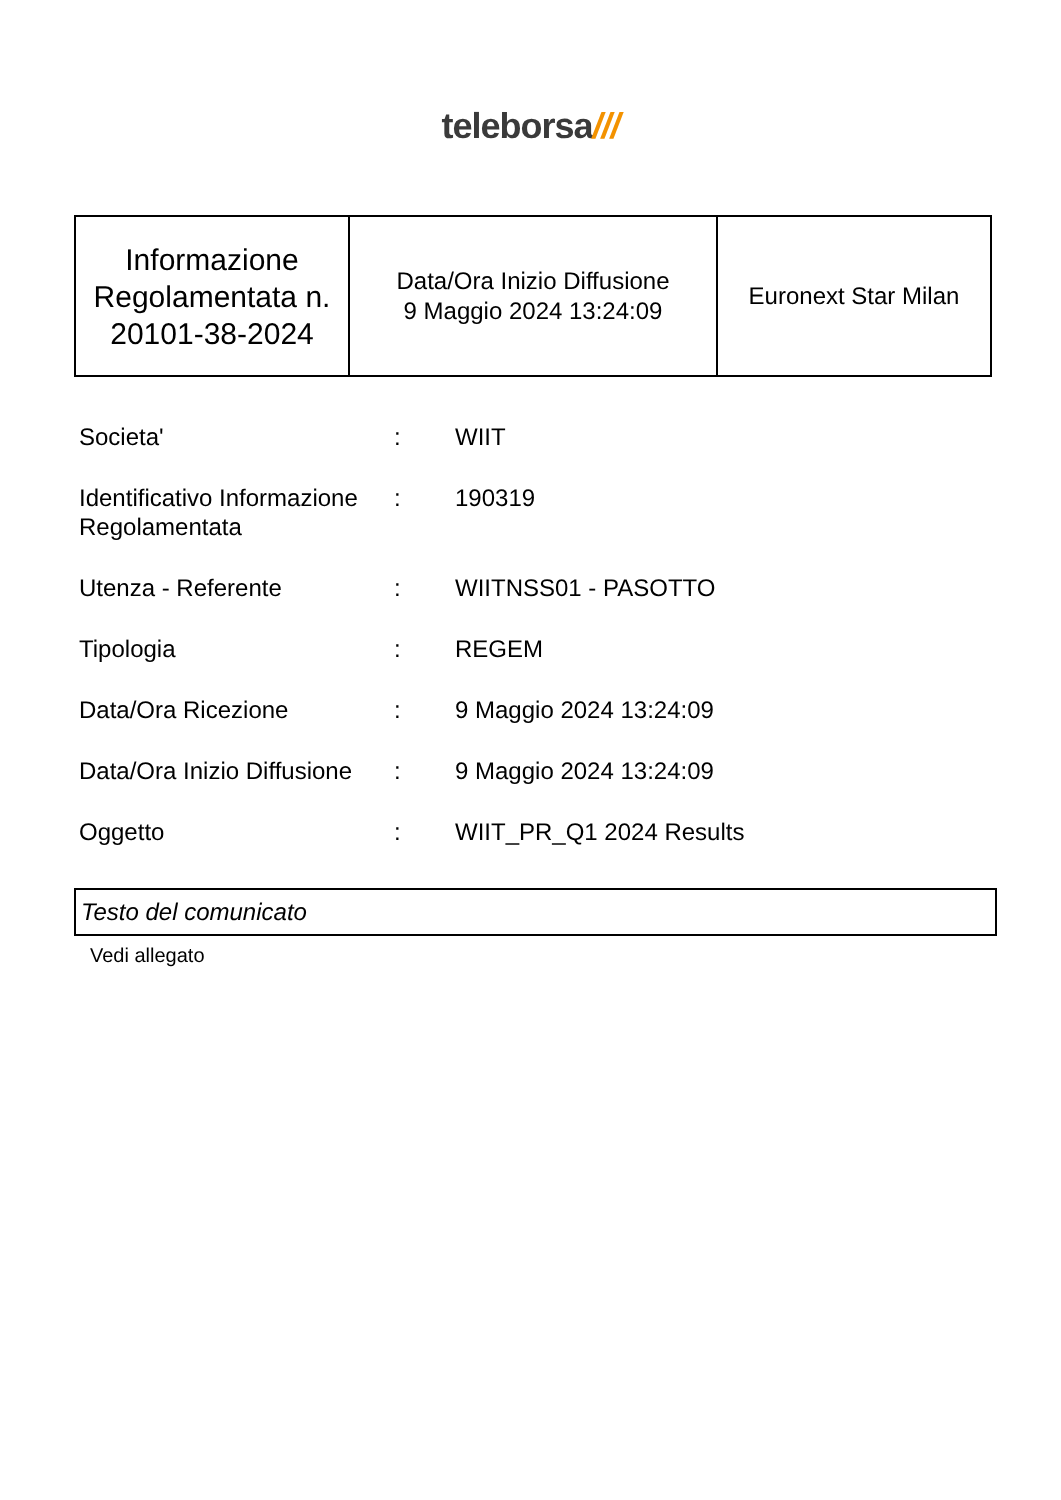teleborsa///
| Informazione Regolamentata n. 20101-38-2024 | Data/Ora Inizio Diffusione 9 Maggio 2024 13:24:09 | Euronext Star Milan |
| Societa' | : | WIIT |
| Identificativo Informazione Regolamentata | : | 190319 |
| Utenza - Referente | : | WIITNSS01 - PASOTTO |
| Tipologia | : | REGEM |
| Data/Ora Ricezione | : | 9 Maggio 2024 13:24:09 |
| Data/Ora Inizio Diffusione | : | 9 Maggio 2024 13:24:09 |
| Oggetto | : | WIIT_PR_Q1 2024 Results |
Testo del comunicato
Vedi allegato